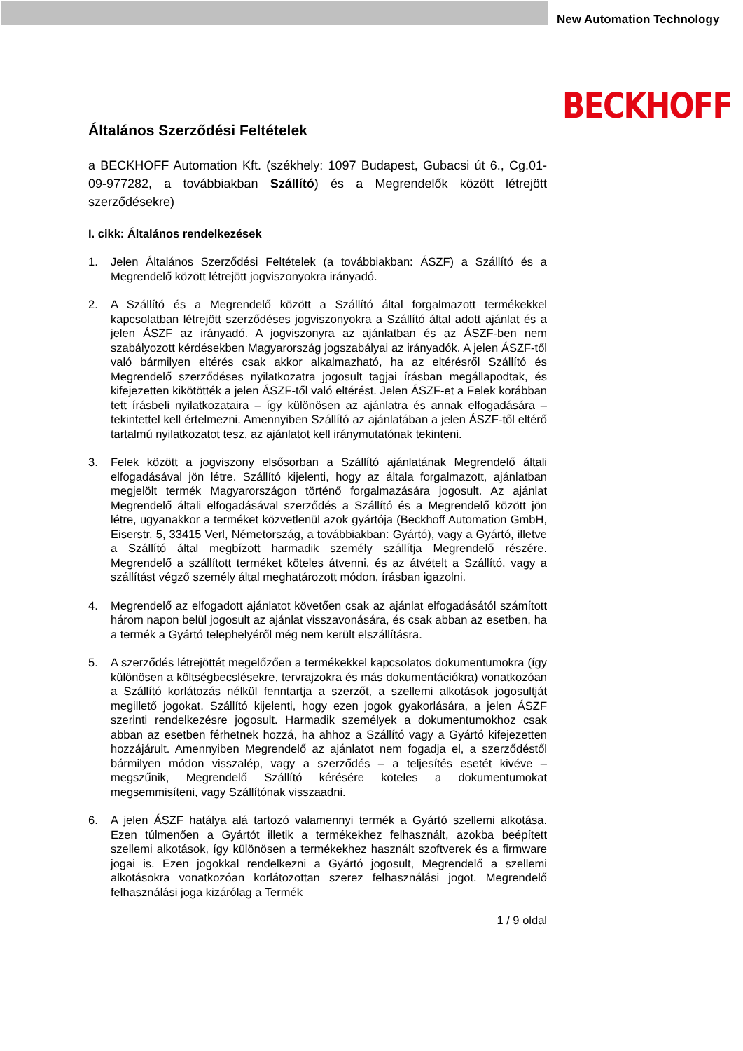New Automation Technology
BECKHOFF
Általános Szerződési Feltételek
a BECKHOFF Automation Kft. (székhely: 1097 Budapest, Gubacsi út 6., Cg.01-09-977282, a továbbiakban Szállító) és a Megrendelők között létrejött szerződésekre)
I. cikk: Általános rendelkezések
1. Jelen Általános Szerződési Feltételek (a továbbiakban: ÁSZF) a Szállító és a Megrendelő között létrejött jogviszonyokra irányadó.
2. A Szállító és a Megrendelő között a Szállító által forgalmazott termékekkel kapcsolatban létrejött szerződéses jogviszonyokra a Szállító által adott ajánlat és a jelen ÁSZF az irányadó. A jogviszonyra az ajánlatban és az ÁSZF-ben nem szabályozott kérdésekben Magyarország jogszabályai az irányadók. A jelen ÁSZF-től való bármilyen eltérés csak akkor alkalmazható, ha az eltérésről Szállító és Megrendelő szerződéses nyilatkozatra jogosult tagjai írásban megállapodtak, és kifejezetten kikötötték a jelen ÁSZF-től való eltérést. Jelen ÁSZF-et a Felek korábban tett írásbeli nyilatkozataira – így különösen az ajánlatra és annak elfogadására – tekintettel kell értelmezni. Amennyiben Szállító az ajánlatában a jelen ÁSZF-től eltérő tartalmú nyilatkozatot tesz, az ajánlatot kell iránymutatónak tekinteni.
3. Felek között a jogviszony elsősorban a Szállító ajánlatának Megrendelő általi elfogadásával jön létre. Szállító kijelenti, hogy az általa forgalmazott, ajánlatban megjelölt termék Magyarországon történő forgalmazására jogosult. Az ajánlat Megrendelő általi elfogadásával szerződés a Szállító és a Megrendelő között jön létre, ugyanakkor a terméket közvetlenül azok gyártója (Beckhoff Automation GmbH, Eiserstr. 5, 33415 Verl, Németország, a továbbiakban: Gyártó), vagy a Gyártó, illetve a Szállító által megbízott harmadik személy szállítja Megrendelő részére. Megrendelő a szállított terméket köteles átvenni, és az átvételt a Szállító, vagy a szállítást végző személy által meghatározott módon, írásban igazolni.
4. Megrendelő az elfogadott ajánlatot követően csak az ajánlat elfogadásától számított három napon belül jogosult az ajánlat visszavonására, és csak abban az esetben, ha a termék a Gyártó telephelyéről még nem került elszállításra.
5. A szerződés létrejöttét megelőzően a termékekkel kapcsolatos dokumentumokra (így különösen a költségbecslésekre, tervrajzokra és más dokumentációkra) vonatkozóan a Szállító korlátozás nélkül fenntartja a szerzőt, a szellemi alkotások jogosultját megillető jogokat. Szállító kijelenti, hogy ezen jogok gyakorlására, a jelen ÁSZF szerinti rendelkezésre jogosult. Harmadik személyek a dokumentumokhoz csak abban az esetben férhetnek hozzá, ha ahhoz a Szállító vagy a Gyártó kifejezetten hozzájárult. Amennyiben Megrendelő az ajánlatot nem fogadja el, a szerződéstől bármilyen módon visszalép, vagy a szerződés – a teljesítés esetét kivéve – megszűnik, Megrendelő Szállító kérésére köteles a dokumentumokat megsemmisíteni, vagy Szállítónak visszaadni.
6. A jelen ÁSZF hatálya alá tartozó valamennyi termék a Gyártó szellemi alkotása. Ezen túlmenően a Gyártót illetik a termékekhez felhasznált, azokba beépített szellemi alkotások, így különösen a termékekhez használt szoftverek és a firmware jogai is. Ezen jogokkal rendelkezni a Gyártó jogosult, Megrendelő a szellemi alkotásokra vonatkozóan korlátozottan szerez felhasználási jogot. Megrendelő felhasználási joga kizárólag a Termék
1 / 9 oldal